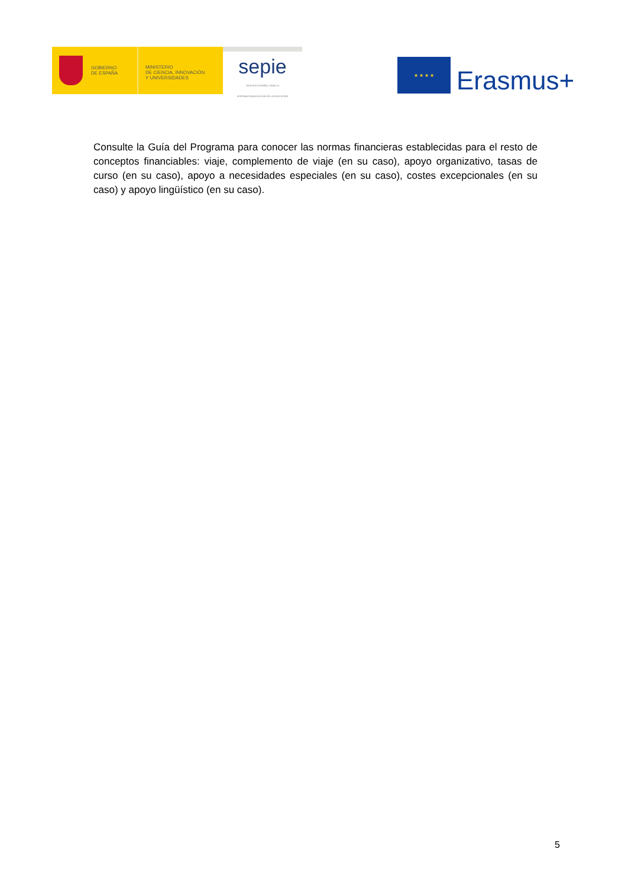GOBIERNO
DE ESPAÑA
MINISTERIO
DE CIENCIA, INNOVACIÓN
Y UNIVERSIDADES
sepie
SERVICIO ESPAÑOL PARA LA
INTERNACIONALIZACIÓN DE LA EDUCACIÓN
★ ★ ★ ★
Erasmus+
Consulte la Guía del Programa para conocer las normas financieras establecidas para el resto de conceptos financiables: viaje, complemento de viaje (en su caso), apoyo organizativo, tasas de curso (en su caso), apoyo a necesidades especiales (en su caso), costes excepcionales (en su caso) y apoyo lingüístico (en su caso).
5